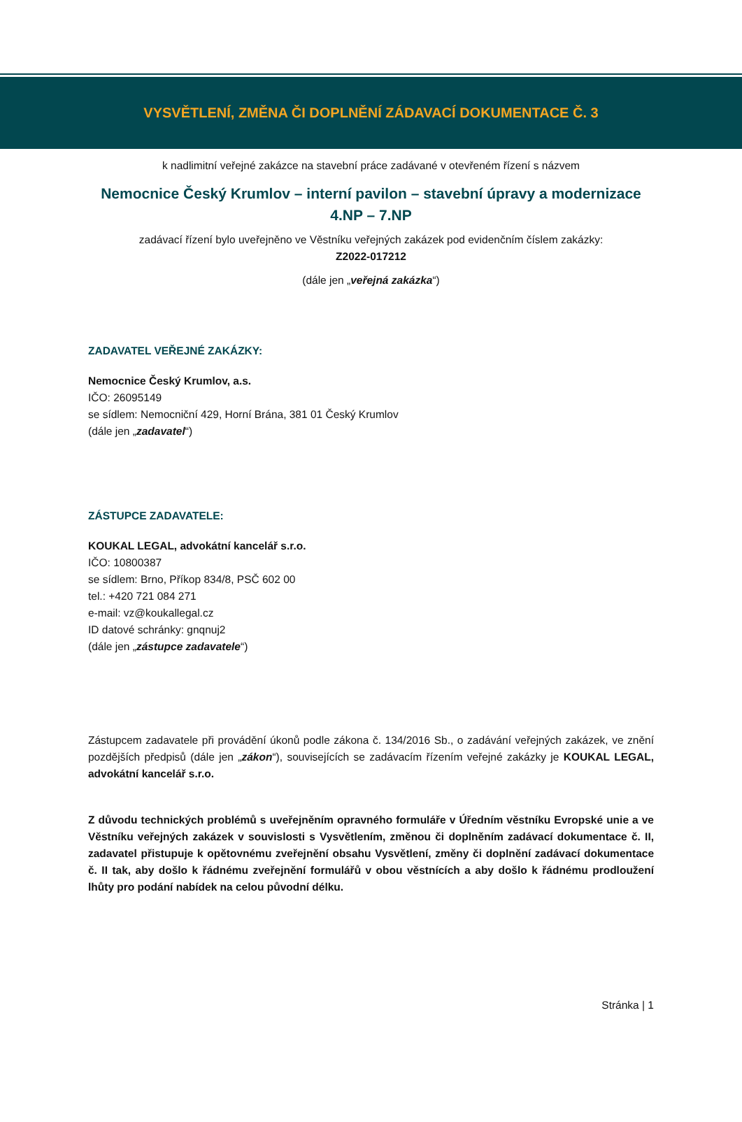VYSVĚTLENÍ, ZMĚNA ČI DOPLNĚNÍ ZÁDAVACÍ DOKUMENTACE Č. 3
k nadlimitní veřejné zakázce na stavební práce zadávané v otevřeném řízení s názvem
Nemocnice Český Krumlov – interní pavilon – stavební úpravy a modernizace
4.NP – 7.NP
zadávací řízení bylo uveřejněno ve Věstníku veřejných zakázek pod evidenčním číslem zakázky:
Z2022-017212
(dále jen „veřejná zakázka“)
ZADAVATEL VEŘEJNÉ ZAKÁZKY:
Nemocnice Český Krumlov, a.s.
IČO: 26095149
se sídlem: Nemocniční 429, Horní Brána, 381 01 Český Krumlov
(dále jen „zadavatel“)
ZÁSTUPCE ZADAVATELE:
KOUKAL LEGAL, advokátní kancelář s.r.o.
IČO: 10800387
se sídlem: Brno, Příkop 834/8, PSČ 602 00
tel.: +420 721 084 271
e-mail: vz@koukallegal.cz
ID datové schránky: gnqnuj2
(dále jen „zástupce zadavatele“)
Zástupcem zadavatele při provádění úkonů podle zákona č. 134/2016 Sb., o zadávání veřejných zakázek, ve znění pozdějších předpisů (dále jen „zákon“), souvisejících se zadávacím řízením veřejné zakázky je KOUKAL LEGAL, advokátní kancelář s.r.o.
Z důvodu technických problémů s uveřejněním opravného formuláře v Úředním věstníku Evropské unie a ve Věstníku veřejných zakázek v souvislosti s Vysvětlením, změnou či doplněním zadávací dokumentace č. II, zadavatel přistupuje k opětovnému zveřejnění obsahu Vysvětlení, změny či doplnění zadávací dokumentace č. II tak, aby došlo k řádnému zveřejnění formulářů v obou věstnících a aby došlo k řádnému prodloužení lhůty pro podání nabídek na celou původní délku.
Stránka | 1